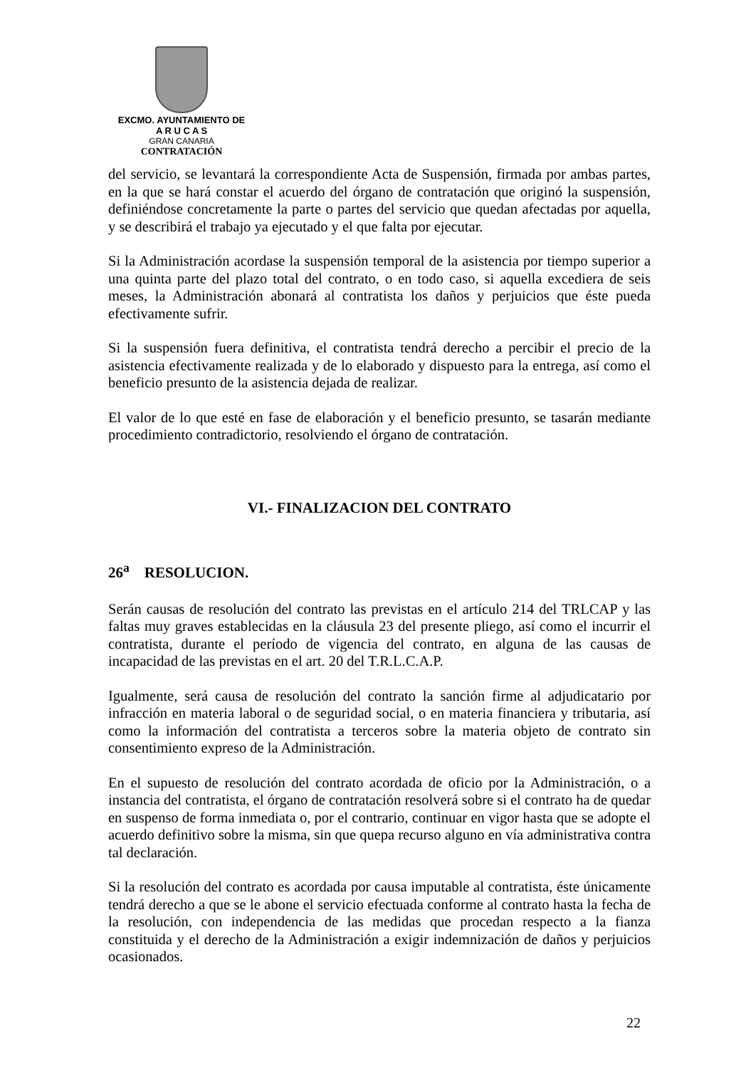EXCMO. AYUNTAMIENTO DE
A R U C A S
GRAN CANARIA
CONTRATACIÓN
del servicio, se levantará la correspondiente Acta de Suspensión, firmada por ambas partes, en la que se hará constar el acuerdo del órgano de contratación que originó la suspensión, definiéndose concretamente la parte o partes del servicio que quedan afectadas por aquella, y se describirá el trabajo ya ejecutado y el que falta por ejecutar.
Si la Administración acordase la suspensión temporal de la asistencia por tiempo superior a una quinta parte del plazo total del contrato, o en todo caso, si aquella excediera de seis meses, la Administración abonará al contratista los daños y perjuicios que éste pueda efectivamente sufrir.
Si la suspensión fuera definitiva, el contratista tendrá derecho a percibir el precio de la asistencia efectivamente realizada y de lo elaborado y dispuesto para la entrega, así como el beneficio presunto de la asistencia dejada de realizar.
El valor de lo que esté en fase de elaboración y el beneficio presunto, se tasarán mediante procedimiento contradictorio, resolviendo el órgano de contratación.
VI.- FINALIZACION DEL CONTRATO
26<sup>a</sup> RESOLUCION.
Serán causas de resolución del contrato las previstas en el artículo 214 del TRLCAP y las faltas muy graves establecidas en la cláusula 23 del presente pliego, así como el incurrir el contratista, durante el período de vigencia del contrato, en alguna de las causas de incapacidad de las previstas en el art. 20 del T.R.L.C.A.P.
Igualmente, será causa de resolución del contrato la sanción firme al adjudicatario por infracción en materia laboral o de seguridad social, o en materia financiera y tributaria, así como la información del contratista a terceros sobre la materia objeto de contrato sin consentimiento expreso de la Administración.
En el supuesto de resolución del contrato acordada de oficio por la Administración, o a instancia del contratista, el órgano de contratación resolverá sobre si el contrato ha de quedar en suspenso de forma inmediata o, por el contrario, continuar en vigor hasta que se adopte el acuerdo definitivo sobre la misma, sin que quepa recurso alguno en vía administrativa contra tal declaración.
Si la resolución del contrato es acordada por causa imputable al contratista, éste únicamente tendrá derecho a que se le abone el servicio efectuada conforme al contrato hasta la fecha de la resolución, con independencia de las medidas que procedan respecto a la fianza constituida y el derecho de la Administración a exigir indemnización de daños y perjuicios ocasionados.
22